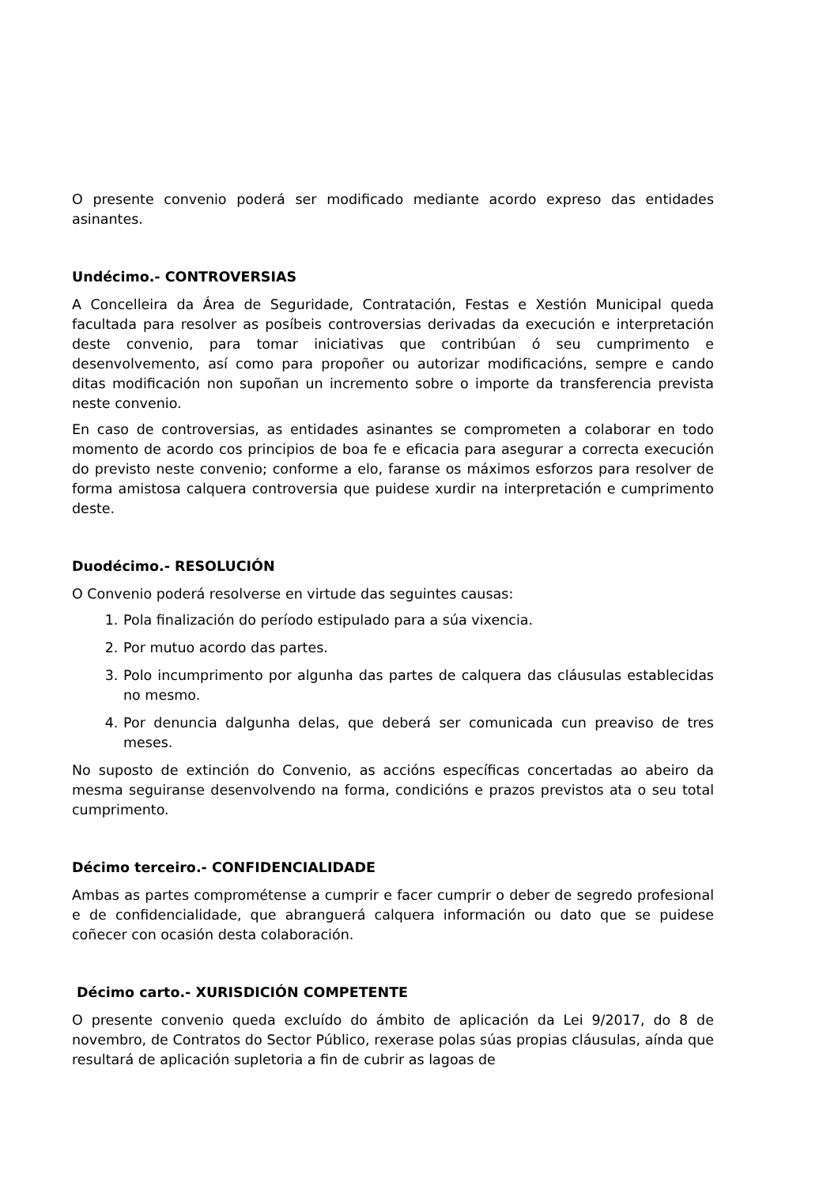O presente convenio poderá ser modificado mediante acordo expreso das entidades asinantes.
Undécimo.- CONTROVERSIAS
A Concelleira da Área de Seguridade, Contratación, Festas e Xestión Municipal queda facultada para resolver as posíbeis controversias derivadas da execución e interpretación deste convenio, para tomar iniciativas que contribúan ó seu cumprimento e desenvolvemento, así como para propoñer ou autorizar modificacións, sempre e cando ditas modificación non supoñan un incremento sobre o importe da transferencia prevista neste convenio.
En caso de controversias, as entidades asinantes se comprometen a colaborar en todo momento de acordo cos principios de boa fe e eficacia para asegurar a correcta execución do previsto neste convenio; conforme a elo, faranse os máximos esforzos para resolver de forma amistosa calquera controversia que puidese xurdir na interpretación e cumprimento deste.
Duodécimo.- RESOLUCIÓN
O Convenio poderá resolverse en virtude das seguintes causas:
1. Pola finalización do período estipulado para a súa vixencia.
2. Por mutuo acordo das partes.
3. Polo incumprimento por algunha das partes de calquera das cláusulas establecidas no mesmo.
4. Por denuncia dalgunha delas, que deberá ser comunicada cun preaviso de tres meses.
No suposto de extinción do Convenio, as accións específicas concertadas ao abeiro da mesma seguiranse desenvolvendo na forma, condicións e prazos previstos ata o seu total cumprimento.
Décimo terceiro.- CONFIDENCIALIDADE
Ambas as partes comprométense a cumprir e facer cumprir o deber de segredo profesional e de confidencialidade, que abranguerá calquera información ou dato que se puidese coñecer con ocasión desta colaboración.
Décimo carto.- XURISDICIÓN COMPETENTE
O presente convenio queda excluído do ámbito de aplicación da Lei 9/2017, do 8 de novembro, de Contratos do Sector Público, rexerase polas súas propias cláusulas, aínda que resultará de aplicación supletoria a fin de cubrir as lagoas de